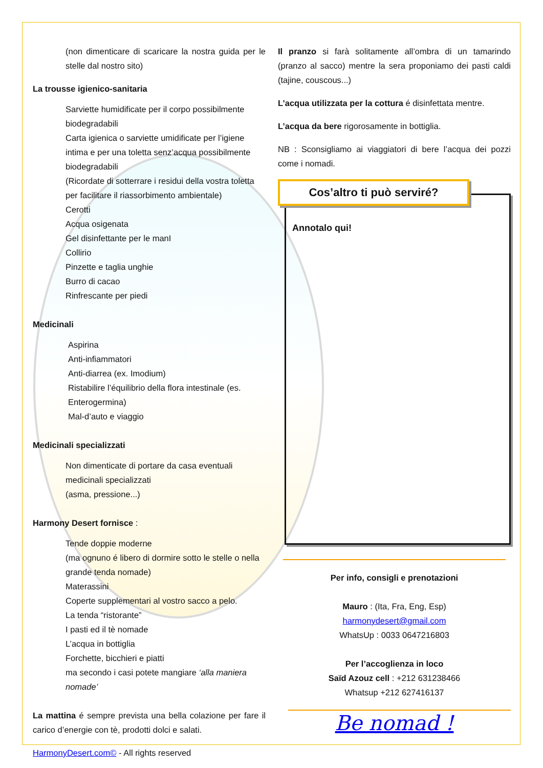(non dimenticare di scaricare la nostra guida per le stelle dal nostro sito)
La trousse igienico-sanitaria
Sarviette humidificate per il corpo possibilmente biodegradabili
Carta igienica o sarviette umidificate per l’igiene intima e per una toletta senz’acqua possibilmente biodegradabili
(Ricordate di sotterrare i residui della vostra toletta per facilitare il riassorbimento ambientale)
Cerotti
Acqua osigenata
Gel disinfettante per le manI
Collirio
Pinzette e taglia unghie
Burro di cacao
Rinfrescante per piedi
Medicinali
Aspirina
Anti-infiammatori
Anti-diarrea (ex. Imodium)
Ristabilire l’équilibrio della flora intestinale (es. Enterogermina)
Mal-d’auto e viaggio
Medicinali specializzati
Non dimenticate di portare da casa eventuali medicinali specializzati
(asma, pressione...)
Harmony Desert fornisce :
Tende doppie moderne
(ma ognuno é libero di dormire sotto le stelle o nella grande tenda nomade)
Materassini
Coperte supplementari al vostro sacco a pelo.
La tenda “ristorante”
I pasti ed il tè nomade
L’acqua in bottiglia
Forchette, bicchieri e piatti
ma secondo i casi potete mangiare ‘alla maniera nomade’
La mattina é sempre prevista una bella colazione per fare il carico d’energie con tè, prodotti dolci e salati.
HarmonyDesert.com© - All rights reserved
Il pranzo si farà solitamente all’ombra di un tamarindo (pranzo al sacco) mentre la sera proponiamo dei pasti caldi (tajine, couscous...)
L’acqua utilizzata per la cottura é disinfettata mentre.
L’acqua da bere rigorosamente in bottiglia.
NB : Sconsigliamo ai viaggiatori di bere l’acqua dei pozzi come i nomadi.
Cos’altro ti può serviré?
Annotalo qui!
Per info, consigli e prenotazioni
Mauro : (Ita, Fra, Eng, Esp)
harmonydesert@gmail.com
WhatsUp : 0033 0647216803
Per l’accoglienza in loco
Saïd Azouz cell : +212 631238466
Whatsup +212 627416137
Be nomad !